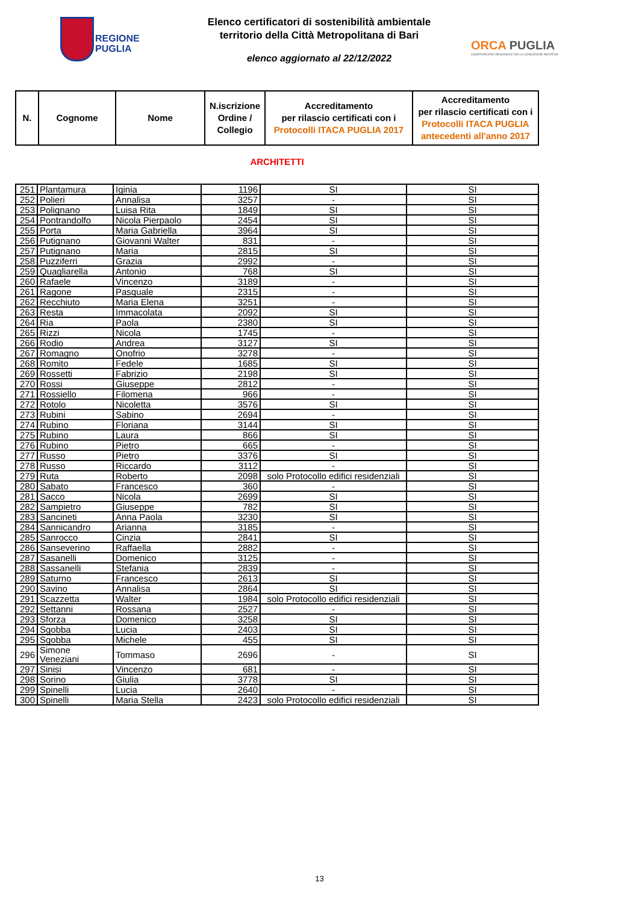REGIONE
PUGLIA
Elenco certificatori di sostenibilità ambientale
territorio della Città Metropolitana di Bari
elenco aggiornato al 22/12/2022
ORCA PUGLIA
OSSERVATORIO REGIONALE DELLA CONDIZIONE ABITATIVA
| N. | Cognome | Nome | N.iscrizione Ordine / Collegio | Accreditamento per rilascio certificati con i Protocolli ITACA PUGLIA 2017 | Accreditamento per rilascio certificati con i Protocolli ITACA PUGLIA antecedenti all'anno 2017 |
| --- | --- | --- | --- | --- | --- |
ARCHITETTI
| 251 | Plantamura | Iginia | 1196 | SI | SI |
| 252 | Polieri | Annalisa | 3257 | - | SI |
| 253 | Polignano | Luisa Rita | 1849 | SI | SI |
| 254 | Pontrandolfo | Nicola Pierpaolo | 2454 | SI | SI |
| 255 | Porta | Maria Gabriella | 3964 | SI | SI |
| 256 | Putignano | Giovanni Walter | 831 | - | SI |
| 257 | Putignano | Maria | 2815 | SI | SI |
| 258 | Puzziferri | Grazia | 2992 | - | SI |
| 259 | Quagliarella | Antonio | 768 | SI | SI |
| 260 | Rafaele | Vincenzo | 3189 | - | SI |
| 261 | Ragone | Pasquale | 2315 | - | SI |
| 262 | Recchiuto | Maria Elena | 3251 | - | SI |
| 263 | Resta | Immacolata | 2092 | SI | SI |
| 264 | Ria | Paola | 2380 | SI | SI |
| 265 | Rizzi | Nicola | 1745 | - | SI |
| 266 | Rodio | Andrea | 3127 | SI | SI |
| 267 | Romagno | Onofrio | 3278 | - | SI |
| 268 | Romito | Fedele | 1685 | SI | SI |
| 269 | Rossetti | Fabrizio | 2198 | SI | SI |
| 270 | Rossi | Giuseppe | 2812 | - | SI |
| 271 | Rossiello | Filomena | 966 | - | SI |
| 272 | Rotolo | Nicoletta | 3576 | SI | SI |
| 273 | Rubini | Sabino | 2694 | - | SI |
| 274 | Rubino | Floriana | 3144 | SI | SI |
| 275 | Rubino | Laura | 866 | SI | SI |
| 276 | Rubino | Pietro | 665 | - | SI |
| 277 | Russo | Pietro | 3376 | SI | SI |
| 278 | Russo | Riccardo | 3112 | - | SI |
| 279 | Ruta | Roberto | 2098 | solo Protocollo edifici residenziali | SI |
| 280 | Sabato | Francesco | 360 | - | SI |
| 281 | Sacco | Nicola | 2699 | SI | SI |
| 282 | Sampietro | Giuseppe | 782 | SI | SI |
| 283 | Sancineti | Anna Paola | 3230 | SI | SI |
| 284 | Sannicandro | Arianna | 3185 | - | SI |
| 285 | Sanrocco | Cinzia | 2841 | SI | SI |
| 286 | Sanseverino | Raffaella | 2882 | - | SI |
| 287 | Sasanelli | Domenico | 3125 | - | SI |
| 288 | Sassanelli | Stefania | 2839 | - | SI |
| 289 | Saturno | Francesco | 2613 | SI | SI |
| 290 | Savino | Annalisa | 2864 | SI | SI |
| 291 | Scazzetta | Walter | 1984 | solo Protocollo edifici residenziali | SI |
| 292 | Settanni | Rossana | 2527 | - | SI |
| 293 | Sforza | Domenico | 3258 | SI | SI |
| 294 | Sgobba | Lucia | 2403 | SI | SI |
| 295 | Sgobba | Michele | 455 | SI | SI |
| 296 | Simone Veneziani | Tommaso | 2696 | - | SI |
| 297 | Sinisi | Vincenzo | 681 | - | SI |
| 298 | Sorino | Giulia | 3778 | SI | SI |
| 299 | Spinelli | Lucia | 2640 | - | SI |
| 300 | Spinelli | Maria Stella | 2423 | solo Protocollo edifici residenziali | SI |
13